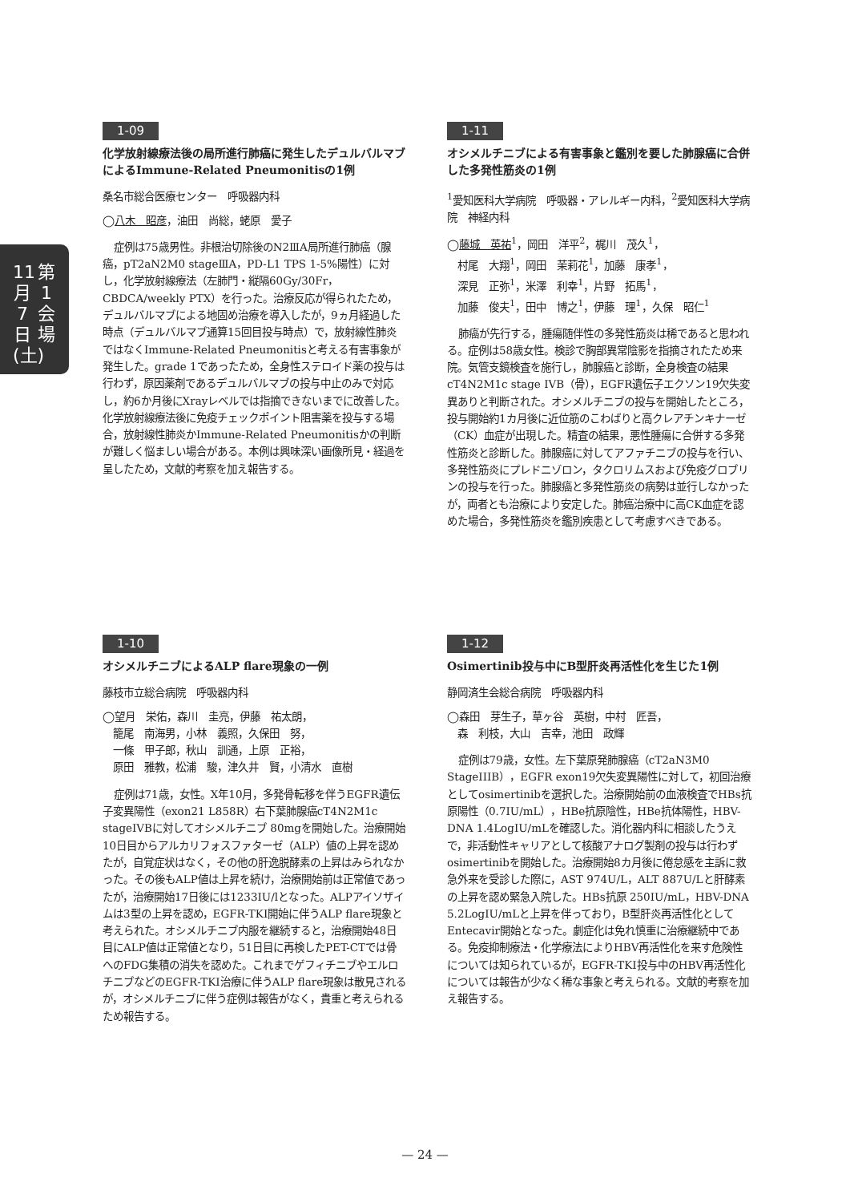11月7日(土)
第1会場
1-09
化学放射線療法後の局所進行肺癌に発生したデュルバルマブによるImmune-Related Pneumonitisの1例
桑名市総合医療センター　呼吸器内科
◯八木　昭彦，油田　尚総，蛯原　愛子
症例は75歳男性。非根治切除後のN2ⅢA局所進行肺癌（腺癌，pT2aN2M0 stageⅢA，PD-L1 TPS 1-5%陽性）に対し，化学放射線療法（左肺門・縦隔60Gy/30Fr，CBDCA/weekly PTX）を行った。治療反応が得られたため，デュルバルマブによる地固め治療を導入したが，9ヵ月経過した時点（デュルバルマブ通算15回目投与時点）で，放射線性肺炎ではなくImmune-Related Pneumonitisと考える有害事象が発生した。grade 1であったため，全身性ステロイド薬の投与は行わず，原因薬剤であるデュルバルマブの投与中止のみで対応し，約6か月後にXrayレベルでは指摘できないまでに改善した。化学放射線療法後に免疫チェックポイント阻害薬を投与する場合，放射線性肺炎かImmune-Related Pneumonitisかの判断が難しく悩ましい場合がある。本例は興味深い画像所見・経過を呈したため，文献的考察を加え報告する。
1-11
オシメルチニブによる有害事象と鑑別を要した肺腺癌に合併した多発性筋炎の1例
<sup>1</sup> 愛知医科大学病院　呼吸器・アレルギー内科，<sup>2</sup>愛知医科大学病院　神経内科
◯藤城　英祐<sup>1</sup>，岡田　洋平<sup>2</sup>，梶川　茂久<sup>1</sup>，
　村尾　大翔<sup>1</sup>，岡田　茉莉花<sup>1</sup>，加藤　康孝<sup>1</sup>，
　深見　正弥<sup>1</sup>，米澤　利幸<sup>1</sup>，片野　拓馬<sup>1</sup>，
　加藤　俊夫<sup>1</sup>，田中　博之<sup>1</sup>，伊藤　理<sup>1</sup>，久保　昭仁<sup>1</sup>
肺癌が先行する，腫瘍随伴性の多発性筋炎は稀であると思われる。症例は58歳女性。検診で胸部異常陰影を指摘されたため来院。気管支鏡検査を施行し，肺腺癌と診断，全身検査の結果cT4N2M1c stage IVB（骨），EGFR遺伝子エクソン19欠失変異ありと判断された。オシメルチニブの投与を開始したところ，投与開始約1カ月後に近位筋のこわばりと高クレアチンキナーゼ（CK）血症が出現した。精査の結果，悪性腫瘍に合併する多発性筋炎と診断した。肺腺癌に対してアファチニブの投与を行い、多発性筋炎にプレドニゾロン，タクロリムスおよび免疫グロブリンの投与を行った。肺腺癌と多発性筋炎の病勢は並行しなかったが，両者とも治療により安定した。肺癌治療中に高CK血症を認めた場合，多発性筋炎を鑑別疾患として考慮すべきである。
1-10
オシメルチニブによるALP flare現象の一例
藤枝市立総合病院　呼吸器内科
◯望月　栄佑，森川　圭亮，伊藤　祐太朗，
　籠尾　南海男，小林　義照，久保田　努，
　一條　甲子郎，秋山　訓通，上原　正裕，
　原田　雅教，松浦　駿，津久井　賢，小清水　直樹
症例は71歳，女性。X年10月，多発骨転移を伴うEGFR遺伝子変異陽性（exon21 L858R）右下葉肺腺癌cT4N2M1c stageIVBに対してオシメルチニブ 80mgを開始した。治療開始10日目からアルカリフォスファターゼ（ALP）値の上昇を認めたが，自覚症状はなく，その他の肝逸脱酵素の上昇はみられなかった。その後もALP値は上昇を続け，治療開始前は正常値であったが，治療開始17日後には1233IU/lとなった。ALPアイソザイムは3型の上昇を認め，EGFR-TKI開始に伴うALP flare現象と考えられた。オシメルチニブ内服を継続すると，治療開始48日目にALP値は正常値となり，51日目に再検したPET-CTでは骨へのFDG集積の消失を認めた。これまでゲフィチニブやエルロチニブなどのEGFR-TKI治療に伴うALP flare現象は散見されるが，オシメルチニブに伴う症例は報告がなく，貴重と考えられるため報告する。
1-12
Osimertinib投与中にB型肝炎再活性化を生じた1例
静岡済生会総合病院　呼吸器内科
◯森田　芽生子，草ヶ谷　英樹，中村　匠吾，
　森　利枝，大山　吉幸，池田　政輝
症例は79歳，女性。左下葉原発肺腺癌（cT2aN3M0 StageIIIB），EGFR exon19欠失変異陽性に対して，初回治療としてosimertinibを選択した。治療開始前の血液検査でHBs抗原陽性（0.7IU/mL），HBe抗原陰性，HBe抗体陽性，HBV-DNA 1.4LogIU/mLを確認した。消化器内科に相談したうえで，非活動性キャリアとして核酸アナログ製剤の投与は行わずosimertinibを開始した。治療開始8カ月後に倦怠感を主訴に救急外来を受診した際に，AST 974U/L，ALT 887U/Lと肝酵素の上昇を認め緊急入院した。HBs抗原 250IU/mL，HBV-DNA 5.2LogIU/mLと上昇を伴っており，B型肝炎再活性化として Entecavir開始となった。劇症化は免れ慎重に治療継続中である。免疫抑制療法・化学療法によりHBV再活性化を来す危険性については知られているが，EGFR-TKI投与中のHBV再活性化については報告が少なく稀な事象と考えられる。文献的考察を加え報告する。
— 24 —